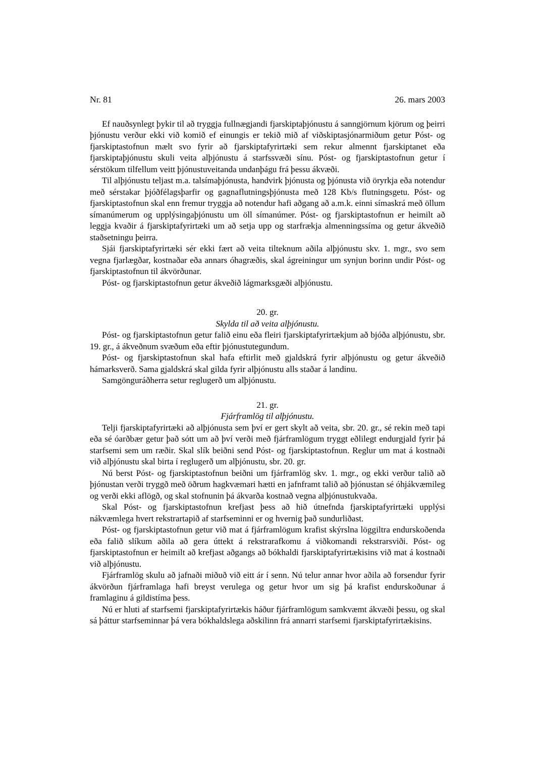Nr. 81 26. mars 2003
Ef nauðsynlegt þykir til að tryggja fullnægjandi fjarskiptaþjónustu á sanngjörnum kjörum og þeirri þjónustu verður ekki við komið ef einungis er tekið mið af viðskiptasjónarmiðum getur Póst- og fjarskiptastofnun mælt svo fyrir að fjarskiptafyrirtæki sem rekur almennt fjarskiptanet eða fjarskiptaþjónustu skuli veita alþjónustu á starfssvæði sínu. Póst- og fjarskiptastofnun getur í sérstökum tilfellum veitt þjónustuveitanda undanþágu frá þessu ákvæði.
Til alþjónustu teljast m.a. talsímaþjónusta, handvirk þjónusta og þjónusta við öryrkja eða notendur með sérstakar þjóðfélagsþarfir og gagnaflutningsþjónusta með 128 Kb/s flutningsgetu. Póst- og fjarskiptastofnun skal enn fremur tryggja að notendur hafi aðgang að a.m.k. einni símaskrá með öllum símanúmerum og upplýsingaþjónustu um öll símanúmer. Póst- og fjarskiptastofnun er heimilt að leggja kvaðir á fjarskiptafyrirtæki um að setja upp og starfrækja almenningssíma og getur ákveðið staðsetningu þeirra.
Sjái fjarskiptafyrirtæki sér ekki fært að veita tilteknum aðila alþjónustu skv. 1. mgr., svo sem vegna fjarlægðar, kostnaðar eða annars óhagræðis, skal ágreiningur um synjun borinn undir Póst- og fjarskiptastofnun til ákvörðunar.
Póst- og fjarskiptastofnun getur ákveðið lágmarksgæði alþjónustu.
20. gr.
Skylda til að veita alþjónustu.
Póst- og fjarskiptastofnun getur falið einu eða fleiri fjarskiptafyrirtækjum að bjóða alþjónustu, sbr. 19. gr., á ákveðnum svæðum eða eftir þjónustutegundum.
Póst- og fjarskiptastofnun skal hafa eftirlit með gjaldskrá fyrir alþjónustu og getur ákveðið hámarksverð. Sama gjaldskrá skal gilda fyrir alþjónustu alls staðar á landinu.
Samgönguráðherra setur reglugerð um alþjónustu.
21. gr.
Fjárframlög til alþjónustu.
Telji fjarskiptafyrirtæki að alþjónusta sem því er gert skylt að veita, sbr. 20. gr., sé rekin með tapi eða sé óarðbær getur það sótt um að því verði með fjárframlögum tryggt eðlilegt endurgjald fyrir þá starfsemi sem um ræðir. Skal slík beiðni send Póst- og fjarskiptastofnun. Reglur um mat á kostnaði við alþjónustu skal birta í reglugerð um alþjónustu, sbr. 20. gr.
Nú berst Póst- og fjarskiptastofnun beiðni um fjárframlög skv. 1. mgr., og ekki verður talið að þjónustan verði tryggð með öðrum hagkvæmari hætti en jafnframt talið að þjónustan sé óhjákvæmileg og verði ekki aflögð, og skal stofnunin þá ákvarða kostnað vegna alþjónustukvaða.
Skal Póst- og fjarskiptastofnun krefjast þess að hið útnefnda fjarskiptafyrirtæki upplýsi nákvæmlega hvert rekstrartapið af starfseminni er og hvernig það sundurliðast.
Póst- og fjarskiptastofnun getur við mat á fjárframlögum krafist skýrslna löggiltra endurskoðenda eða falið slíkum aðila að gera úttekt á rekstrarafkomu á viðkomandi rekstrarsviði. Póst- og fjarskiptastofnun er heimilt að krefjast aðgangs að bókhaldi fjarskiptafyrirtækisins við mat á kostnaði við alþjónustu.
Fjárframlög skulu að jafnaði miðuð við eitt ár í senn. Nú telur annar hvor aðila að forsendur fyrir ákvörðun fjárframlaga hafi breyst verulega og getur hvor um sig þá krafist endurskoðunar á framlaginu á gildistíma þess.
Nú er hluti af starfsemi fjarskiptafyrirtækis háður fjárframlögum samkvæmt ákvæði þessu, og skal sá þáttur starfseminnar þá vera bókhaldslega aðskilinn frá annarri starfsemi fjarskiptafyrirtækisins.